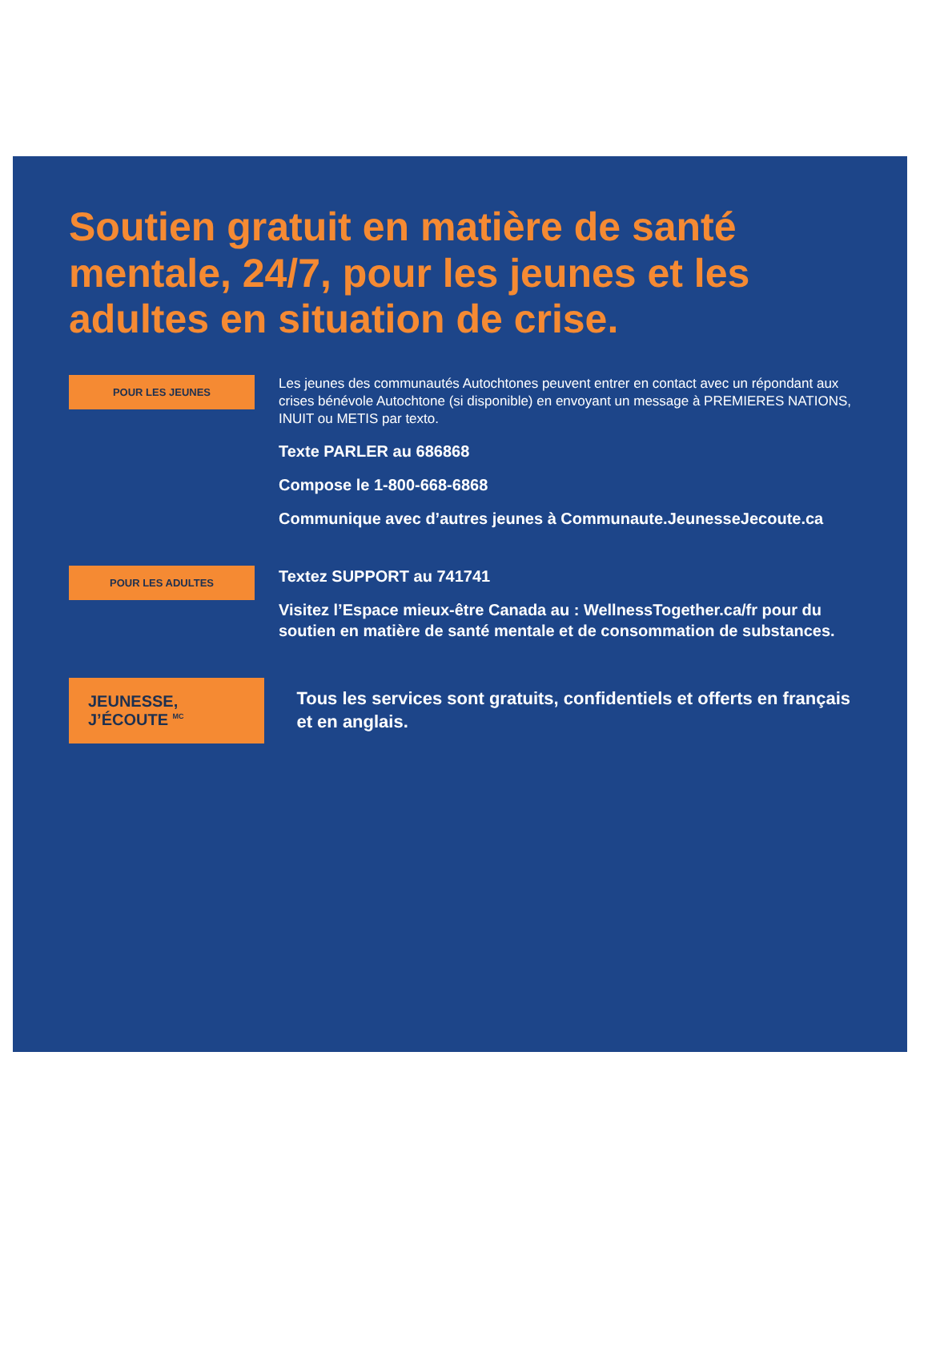Soutien gratuit en matière de santé mentale, 24/7, pour les jeunes et les adultes en situation de crise.
POUR LES JEUNES
Les jeunes des communautés Autochtones peuvent entrer en contact avec un répondant aux crises bénévole Autochtone (si disponible) en envoyant un message à PREMIERES NATIONS, INUIT ou METIS par texto.
Texte PARLER au 686868
Compose le 1-800-668-6868
Communique avec d’autres jeunes à Communaute.JeunesseJecoute.ca
POUR LES ADULTES
Textez SUPPORT au 741741
Visitez l’Espace mieux-être Canada au : WellnessTogether.ca/fr pour du soutien en matière de santé mentale et de consommation de substances.
JEUNESSE, J’ÉCOUTE <sup>MC</sup>
Tous les services sont gratuits, confidentiels et offerts en français et en anglais.